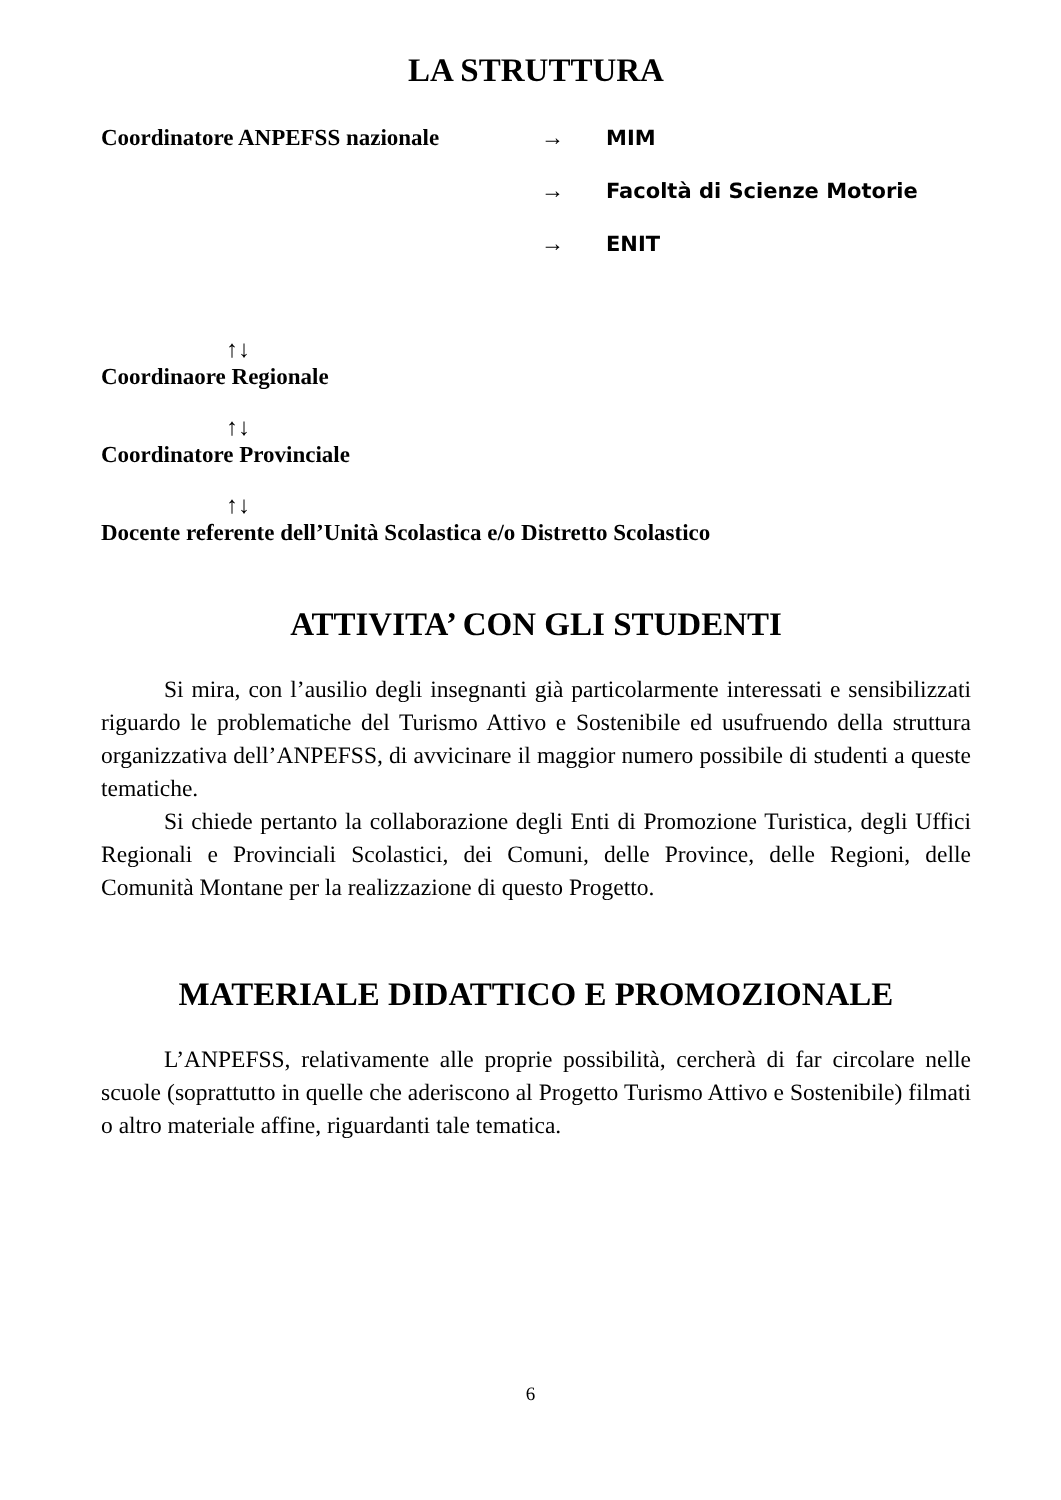LA STRUTTURA
Coordinatore ANPEFSS nazionale → MIM
→ Facoltà di Scienze Motorie
→ ENIT
↑↓
Coordinaore Regionale
↑↓
Coordinatore Provinciale
↑↓
Docente referente dell’Unità Scolastica e/o Distretto Scolastico
ATTIVITA’ CON GLI STUDENTI
Si mira, con l’ausilio degli insegnanti già particolarmente interessati e sensibilizzati riguardo le problematiche del Turismo Attivo e Sostenibile ed usufruendo della struttura organizzativa dell’ANPEFSS, di avvicinare il maggior numero possibile di studenti a queste tematiche.
Si chiede pertanto la collaborazione degli Enti di Promozione Turistica, degli Uffici Regionali e Provinciali Scolastici, dei Comuni, delle Province, delle Regioni, delle Comunità Montane per la realizzazione di questo Progetto.
MATERIALE DIDATTICO E PROMOZIONALE
L’ANPEFSS, relativamente alle proprie possibilità, cercherà di far circolare nelle scuole (soprattutto in quelle che aderiscono al Progetto Turismo Attivo e Sostenibile) filmati o altro materiale affine, riguardanti tale tematica.
6